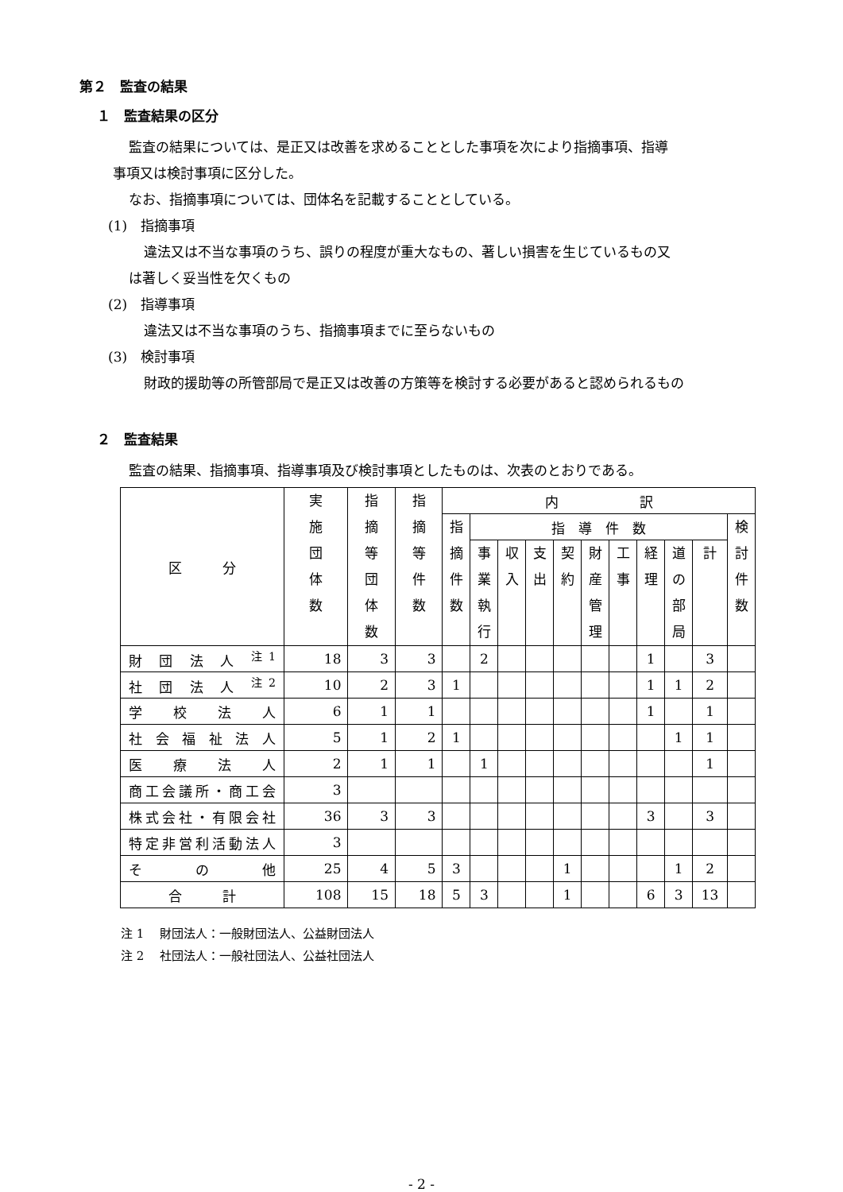第２　監査の結果
１　監査結果の区分
監査の結果については、是正又は改善を求めることとした事項を次により指摘事項、指導
事項又は検討事項に区分した。
なお、指摘事項については、団体名を記載することとしている。
(1)　指摘事項
違法又は不当な事項のうち、誤りの程度が重大なもの、著しい損害を生じているもの又
は著しく妥当性を欠くもの
(2)　指導事項
違法又は不当な事項のうち、指摘事項までに至らないもの
(3)　検討事項
財政的援助等の所管部局で是正又は改善の方策等を検討する必要があると認められるもの
２　監査結果
監査の結果、指摘事項、指導事項及び検討事項としたものは、次表のとおりである。
| 区 分 | 実 施 団 体 数 | 指 摘 等 団 体 数 | 指 摘 等 件 数 | 内 訳 | | | | | | | | | | |
| --- | --- | --- | --- | --- | --- | --- | --- | --- | --- | --- | --- | --- | --- | --- |
| | | | | 指 摘 件 数 | 指 導 件 数 | | | | | | | | | 検 討 件 数 |
| | | | | | 事 業 執 行 | 収 入 | 支 出 | 契 約 | 財 産 管 理 | 工 事 | 経 理 | 道 の 部 局 | 計 | |
| 財 団 法 人 <sup>注1</sup> | 18 | 3 | 3 | | 2 | | | | | | 1 | | 3 | |
| 社 団 法 人 <sup>注2</sup> | 10 | 2 | 3 | 1 | | | | | | | 1 | 1 | 2 | |
| 学 校 法 人 | 6 | 1 | 1 | | | | | | | | 1 | | 1 | |
| 社 会 福 祉 法 人 | 5 | 1 | 2 | 1 | | | | | | | | 1 | 1 | |
| 医 療 法 人 | 2 | 1 | 1 | | 1 | | | | | | | | 1 | |
| 商工会議所・商工会 | 3 | | | | | | | | | | | | | |
| 株式会社・有限会社 | 36 | 3 | 3 | | | | | | | | 3 | | 3 | |
| 特定非営利活動法人 | 3 | | | | | | | | | | | | | |
| そ の 他 | 25 | 4 | 5 | 3 | | | | 1 | | | | 1 | 2 | |
| 合 計 | 108 | 15 | 18 | 5 | 3 | | | 1 | | | 6 | 3 | 13 | |
注 1　 財団法人：一般財団法人、公益財団法人
注 2　 社団法人：一般社団法人、公益社団法人
- 2 -